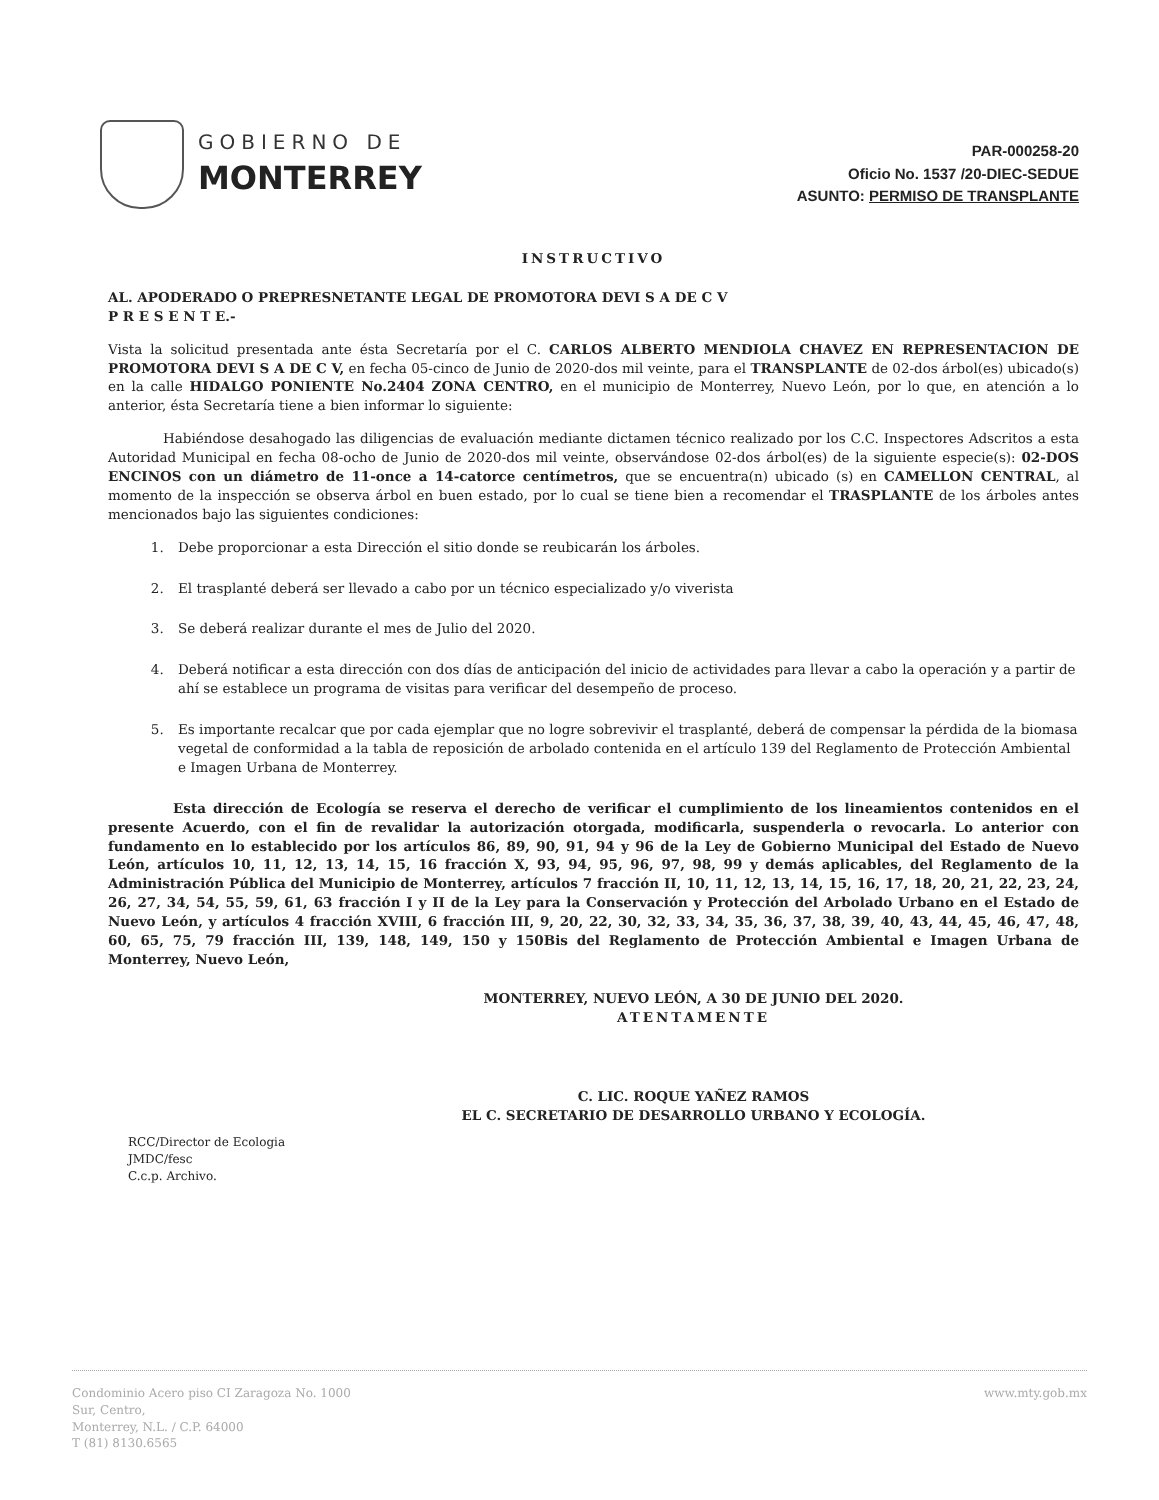GOBIERNO DE
MONTERREY
PAR-000258-20
Oficio No. 1537 /20-DIEC-SEDUE
ASUNTO: PERMISO DE TRANSPLANTE
INSTRUCTIVO
AL. APODERADO O PREPRESNETANTE LEGAL DE PROMOTORA DEVI S A DE C V
P R E S E N T E.-
Vista la solicitud presentada ante ésta Secretaría por el C. CARLOS ALBERTO MENDIOLA CHAVEZ EN REPRESENTACION DE PROMOTORA DEVI S A DE C V, en fecha 05-cinco de Junio de 2020-dos mil veinte, para el TRANSPLANTE de 02-dos árbol(es) ubicado(s) en la calle HIDALGO PONIENTE No.2404 ZONA CENTRO, en el municipio de Monterrey, Nuevo León, por lo que, en atención a lo anterior, ésta Secretaría tiene a bien informar lo siguiente:
Habiéndose desahogado las diligencias de evaluación mediante dictamen técnico realizado por los C.C. Inspectores Adscritos a esta Autoridad Municipal en fecha 08-ocho de Junio de 2020-dos mil veinte, observándose 02-dos árbol(es) de la siguiente especie(s): 02-DOS ENCINOS con un diámetro de 11-once a 14-catorce centímetros, que se encuentra(n) ubicado (s) en CAMELLON CENTRAL, al momento de la inspección se observa árbol en buen estado, por lo cual se tiene bien a recomendar el TRASPLANTE de los árboles antes mencionados bajo las siguientes condiciones:
1. Debe proporcionar a esta Dirección el sitio donde se reubicarán los árboles.
2. El trasplanté deberá ser llevado a cabo por un técnico especializado y/o viverista
3. Se deberá realizar durante el mes de Julio del 2020.
4. Deberá notificar a esta dirección con dos días de anticipación del inicio de actividades para llevar a cabo la operación y a partir de ahí se establece un programa de visitas para verificar del desempeño de proceso.
5. Es importante recalcar que por cada ejemplar que no logre sobrevivir el trasplanté, deberá de compensar la pérdida de la biomasa vegetal de conformidad a la tabla de reposición de arbolado contenida en el artículo 139 del Reglamento de Protección Ambiental e Imagen Urbana de Monterrey.
Esta dirección de Ecología se reserva el derecho de verificar el cumplimiento de los lineamientos contenidos en el presente Acuerdo, con el fin de revalidar la autorización otorgada, modificarla, suspenderla o revocarla. Lo anterior con fundamento en lo establecido por los artículos 86, 89, 90, 91, 94 y 96 de la Ley de Gobierno Municipal del Estado de Nuevo León, artículos 10, 11, 12, 13, 14, 15, 16 fracción X, 93, 94, 95, 96, 97, 98, 99 y demás aplicables, del Reglamento de la Administración Pública del Municipio de Monterrey, artículos 7 fracción II, 10, 11, 12, 13, 14, 15, 16, 17, 18, 20, 21, 22, 23, 24, 26, 27, 34, 54, 55, 59, 61, 63 fracción I y II de la Ley para la Conservación y Protección del Arbolado Urbano en el Estado de Nuevo León, y artículos 4 fracción XVIII, 6 fracción III, 9, 20, 22, 30, 32, 33, 34, 35, 36, 37, 38, 39, 40, 43, 44, 45, 46, 47, 48, 60, 65, 75, 79 fracción III, 139, 148, 149, 150 y 150Bis del Reglamento de Protección Ambiental e Imagen Urbana de Monterrey, Nuevo León,
MONTERREY, NUEVO LEÓN, A 30 DE JUNIO DEL 2020.
ATENTAMENTE
C. LIC. ROQUE YAÑEZ RAMOS
EL C. SECRETARIO DE DESARROLLO URBANO Y ECOLOGÍA.
RCC/Director de Ecologia
JMDC/fesc
C.c.p. Archivo.
Condominio Acero piso CI Zaragoza No. 1000
Sur, Centro,
Monterrey, N.L. / C.P. 64000
T (81) 8130.6565
www.mty.gob.mx